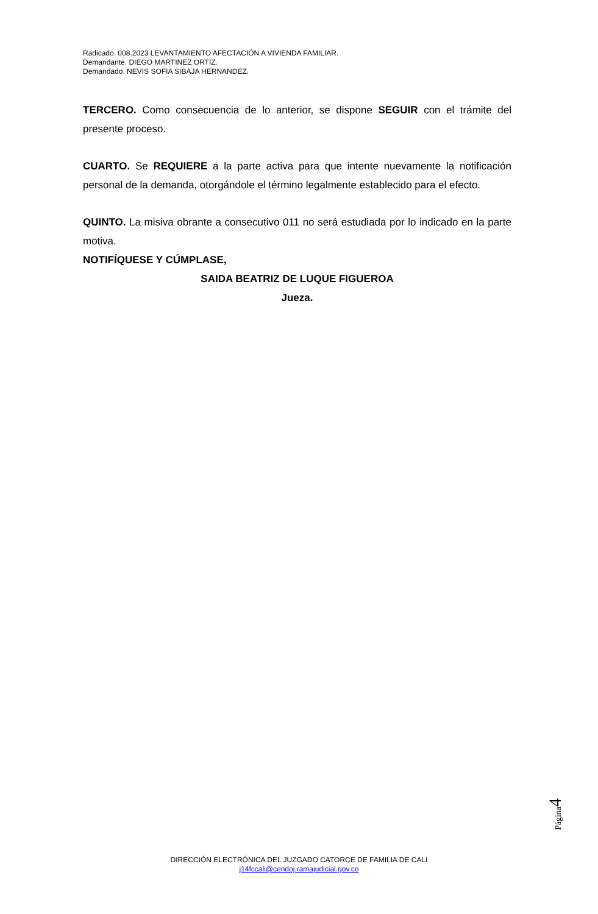Radicado. 008.2023 LEVANTAMIENTO AFECTACIÓN A VIVIENDA FAMILIAR.
Demandante. DIEGO MARTINEZ ORTIZ.
Demandado. NEVIS SOFIA SIBAJA HERNANDEZ.
TERCERO. Como consecuencia de lo anterior, se dispone SEGUIR con el trámite del presente proceso.
CUARTO. Se REQUIERE a la parte activa para que intente nuevamente la notificación personal de la demanda, otorgándole el término legalmente establecido para el efecto.
QUINTO. La misiva obrante a consecutivo 011 no será estudiada por lo indicado en la parte motiva.
NOTIFÍQUESE Y CÚMPLASE,
SAIDA BEATRIZ DE LUQUE FIGUEROA
Jueza.
Página4
DIRECCIÓN ELECTRÓNICA DEL JUZGADO CATORCE DE FAMILIA DE CALI
j14fccali@cendoj.ramajudicial.gov.co